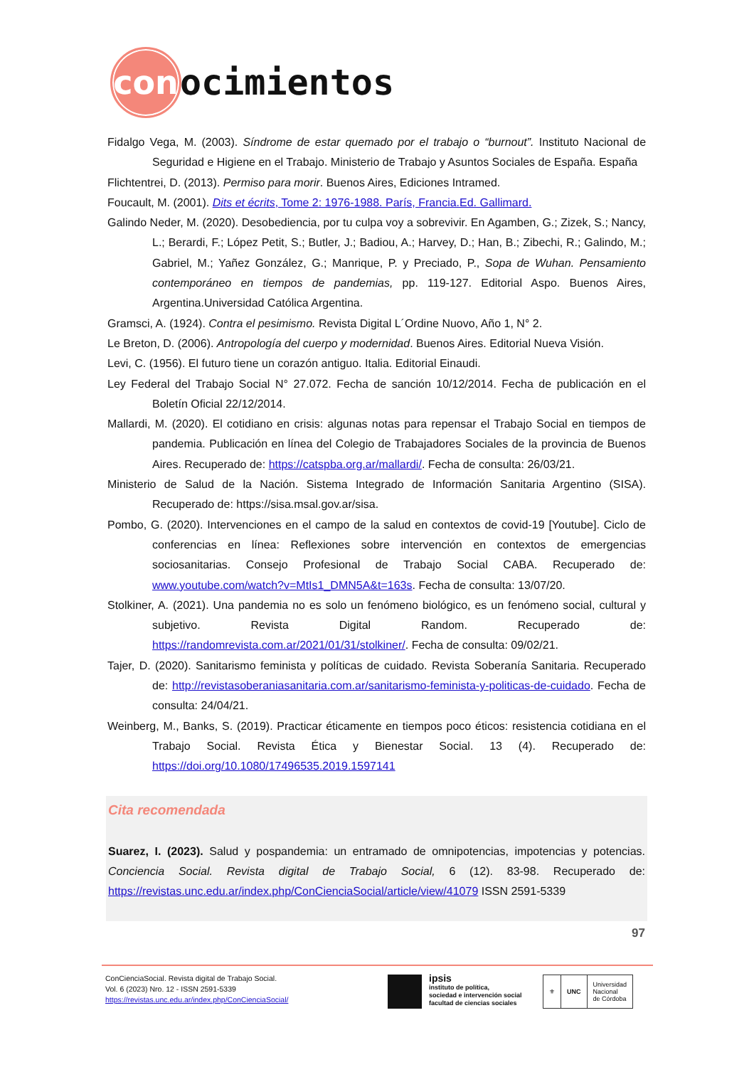con
ocimientos
Fidalgo Vega, M. (2003). Síndrome de estar quemado por el trabajo o “burnout”. Instituto Nacional de Seguridad e Higiene en el Trabajo. Ministerio de Trabajo y Asuntos Sociales de España. España
Flichtentrei, D. (2013). Permiso para morir. Buenos Aires, Ediciones Intramed.
Foucault, M. (2001). Dits et écrits, Tome 2: 1976-1988. París, Francia.Ed. Gallimard.
Galindo Neder, M. (2020). Desobediencia, por tu culpa voy a sobrevivir. En Agamben, G.; Zizek, S.; Nancy, L.; Berardi, F.; López Petit, S.; Butler, J.; Badiou, A.; Harvey, D.; Han, B.; Zibechi, R.; Galindo, M.; Gabriel, M.; Yañez González, G.; Manrique, P. y Preciado, P., Sopa de Wuhan. Pensamiento contemporáneo en tiempos de pandemias, pp. 119-127. Editorial Aspo. Buenos Aires, Argentina.Universidad Católica Argentina.
Gramsci, A. (1924). Contra el pesimismo. Revista Digital L´Ordine Nuovo, Año 1, N° 2.
Le Breton, D. (2006). Antropología del cuerpo y modernidad. Buenos Aires. Editorial Nueva Visión.
Levi, C. (1956). El futuro tiene un corazón antiguo. Italia. Editorial Einaudi.
Ley Federal del Trabajo Social N° 27.072. Fecha de sanción 10/12/2014. Fecha de publicación en el Boletín Oficial 22/12/2014.
Mallardi, M. (2020). El cotidiano en crisis: algunas notas para repensar el Trabajo Social en tiempos de pandemia. Publicación en línea del Colegio de Trabajadores Sociales de la provincia de Buenos Aires. Recuperado de: https://catspba.org.ar/mallardi/. Fecha de consulta: 26/03/21.
Ministerio de Salud de la Nación. Sistema Integrado de Información Sanitaria Argentino (SISA). Recuperado de: https://sisa.msal.gov.ar/sisa.
Pombo, G. (2020). Intervenciones en el campo de la salud en contextos de covid-19 [Youtube]. Ciclo de conferencias en línea: Reflexiones sobre intervención en contextos de emergencias sociosanitarias. Consejo Profesional de Trabajo Social CABA. Recuperado de: www.youtube.com/watch?v=MtIs1_DMN5A&t=163s. Fecha de consulta: 13/07/20.
Stolkiner, A. (2021). Una pandemia no es solo un fenómeno biológico, es un fenómeno social, cultural y subjetivo. Revista Digital Random. Recuperado de: https://randomrevista.com.ar/2021/01/31/stolkiner/. Fecha de consulta: 09/02/21.
Tajer, D. (2020). Sanitarismo feminista y políticas de cuidado. Revista Soberanía Sanitaria. Recuperado de: http://revistasoberaniasanitaria.com.ar/sanitarismo-feminista-y-politicas-de-cuidado. Fecha de consulta: 24/04/21.
Weinberg, M., Banks, S. (2019). Practicar éticamente en tiempos poco éticos: resistencia cotidiana en el Trabajo Social. Revista Ética y Bienestar Social. 13 (4). Recuperado de: https://doi.org/10.1080/17496535.2019.1597141
Cita recomendada
Suarez, I. (2023). Salud y pospandemia: un entramado de omnipotencias, impotencias y potencias. Conciencia Social. Revista digital de Trabajo Social, 6 (12). 83-98. Recuperado de: https://revistas.unc.edu.ar/index.php/ConCienciaSocial/article/view/41079 ISSN 2591-5339
97
ConCienciaSocial. Revista digital de Trabajo Social.
Vol. 6 (2023) Nro. 12 - ISSN 2591-5339
https://revistas.unc.edu.ar/index.php/ConCienciaSocial/
ipsis
instituto de política,
sociedad e intervención social
facultad de ciencias sociales
⚜ UNC Universidad
Nacional
de Córdoba